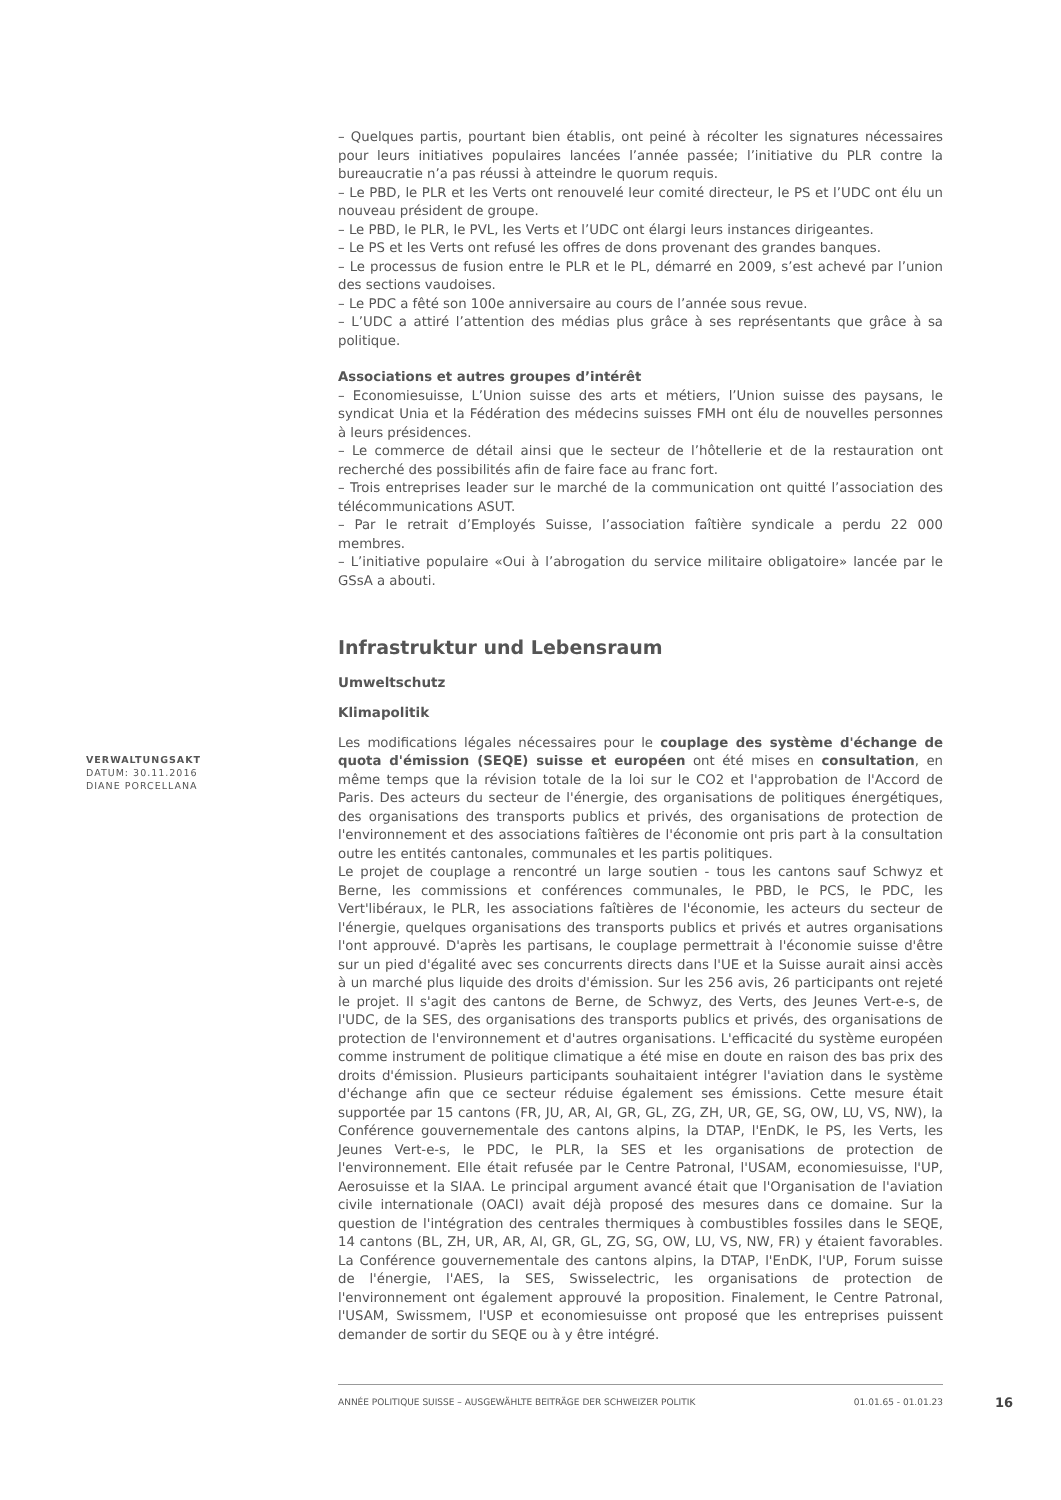– Quelques partis, pourtant bien établis, ont peiné à récolter les signatures nécessaires pour leurs initiatives populaires lancées l’année passée; l’initiative du PLR contre la bureaucratie n’a pas réussi à atteindre le quorum requis.
– Le PBD, le PLR et les Verts ont renouvelé leur comité directeur, le PS et l’UDC ont élu un nouveau président de groupe.
– Le PBD, le PLR, le PVL, les Verts et l’UDC ont élargi leurs instances dirigeantes.
– Le PS et les Verts ont refusé les offres de dons provenant des grandes banques.
– Le processus de fusion entre le PLR et le PL, démarré en 2009, s’est achevé par l’union des sections vaudoises.
– Le PDC a fêté son 100e anniversaire au cours de l’année sous revue.
– L’UDC a attiré l’attention des médias plus grâce à ses représentants que grâce à sa politique.
Associations et autres groupes d’intérêt
– Economiesuisse, L’Union suisse des arts et métiers, l’Union suisse des paysans, le syndicat Unia et la Fédération des médecins suisses FMH ont élu de nouvelles personnes à leurs présidences.
– Le commerce de détail ainsi que le secteur de l’hôtellerie et de la restauration ont recherché des possibilités afin de faire face au franc fort.
– Trois entreprises leader sur le marché de la communication ont quitté l’association des télécommunications ASUT.
– Par le retrait d’Employés Suisse, l’association faîtière syndicale a perdu 22 000 membres.
– L’initiative populaire «Oui à l’abrogation du service militaire obligatoire» lancée par le GSsA a abouti.
Infrastruktur und Lebensraum
Umweltschutz
Klimapolitik
Les modifications légales nécessaires pour le couplage des système d'échange de quota d'émission (SEQE) suisse et européen ont été mises en consultation, en même temps que la révision totale de la loi sur le CO2 et l'approbation de l'Accord de Paris. Des acteurs du secteur de l'énergie, des organisations de politiques énergétiques, des organisations des transports publics et privés, des organisations de protection de l'environnement et des associations faîtières de l'économie ont pris part à la consultation outre les entités cantonales, communales et les partis politiques.
Le projet de couplage a rencontré un large soutien - tous les cantons sauf Schwyz et Berne, les commissions et conférences communales, le PBD, le PCS, le PDC, les Vert'libéraux, le PLR, les associations faîtières de l'économie, les acteurs du secteur de l'énergie, quelques organisations des transports publics et privés et autres organisations l'ont approuvé. D'après les partisans, le couplage permettrait à l'économie suisse d'être sur un pied d'égalité avec ses concurrents directs dans l'UE et la Suisse aurait ainsi accès à un marché plus liquide des droits d'émission. Sur les 256 avis, 26 participants ont rejeté le projet. Il s'agit des cantons de Berne, de Schwyz, des Verts, des Jeunes Vert-e-s, de l'UDC, de la SES, des organisations des transports publics et privés, des organisations de protection de l'environnement et d'autres organisations. L'efficacité du système européen comme instrument de politique climatique a été mise en doute en raison des bas prix des droits d'émission. Plusieurs participants souhaitaient intégrer l'aviation dans le système d'échange afin que ce secteur réduise également ses émissions. Cette mesure était supportée par 15 cantons (FR, JU, AR, AI, GR, GL, ZG, ZH, UR, GE, SG, OW, LU, VS, NW), la Conférence gouvernementale des cantons alpins, la DTAP, l'EnDK, le PS, les Verts, les Jeunes Vert-e-s, le PDC, le PLR, la SES et les organisations de protection de l'environnement. Elle était refusée par le Centre Patronal, l'USAM, economiesuisse, l'UP, Aerosuisse et la SIAA. Le principal argument avancé était que l'Organisation de l'aviation civile internationale (OACI) avait déjà proposé des mesures dans ce domaine. Sur la question de l'intégration des centrales thermiques à combustibles fossiles dans le SEQE, 14 cantons (BL, ZH, UR, AR, AI, GR, GL, ZG, SG, OW, LU, VS, NW, FR) y étaient favorables. La Conférence gouvernementale des cantons alpins, la DTAP, l'EnDK, l'UP, Forum suisse de l'énergie, l'AES, la SES, Swisselectric, les organisations de protection de l'environnement ont également approuvé la proposition. Finalement, le Centre Patronal, l'USAM, Swissmem, l'USP et economiesuisse ont proposé que les entreprises puissent demander de sortir du SEQE ou à y être intégré.
VERWALTUNGSAKT
DATUM: 30.11.2016
DIANE PORCELLANA
ANNÉE POLITIQUE SUISSE – AUSGEWÄHLTE BEITRÄGE DER SCHWEIZER POLITIK 01.01.65 - 01.01.23
16